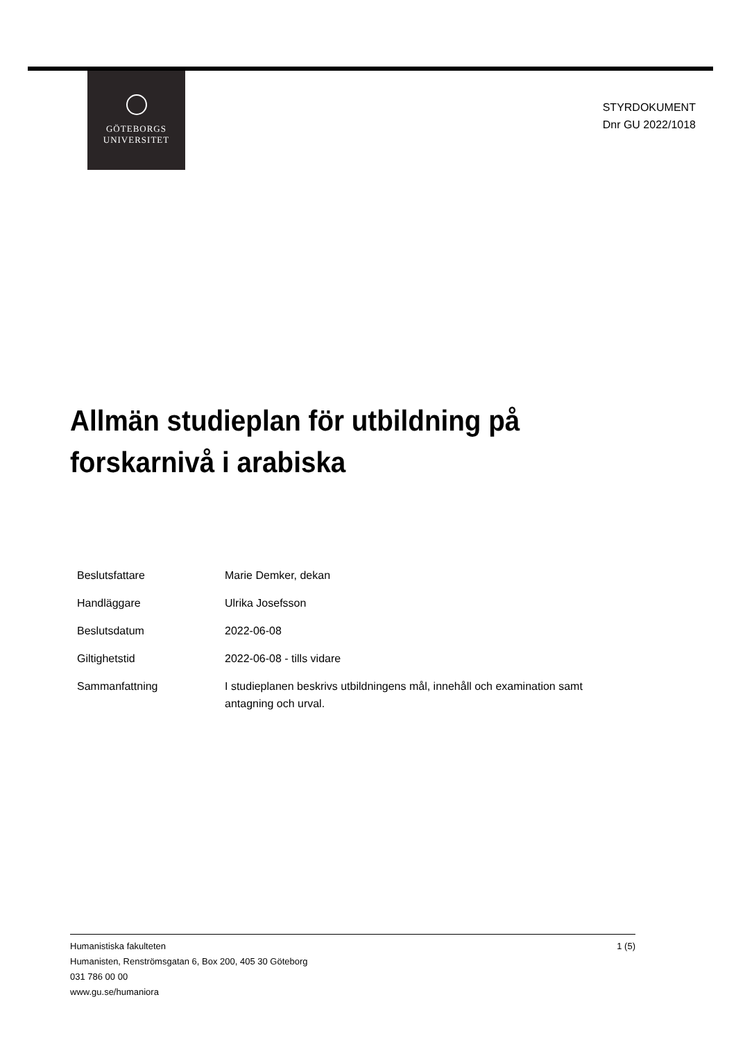GÖTEBORGS
UNIVERSITET
STYRDOKUMENT
Dnr GU 2022/1018
Allmän studieplan för utbildning på
forskarnivå i arabiska
| Beslutsfattare | Marie Demker, dekan |
| Handläggare | Ulrika Josefsson |
| Beslutsdatum | 2022-06-08 |
| Giltighetstid | 2022-06-08 - tills vidare |
| Sammanfattning | I studieplanen beskrivs utbildningens mål, innehåll och examination samt antagning och urval. |
1 (5) Humanistiska fakulteten
Humanisten, Renströmsgatan 6, Box 200, 405 30 Göteborg
031 786 00 00
www.gu.se/humaniora